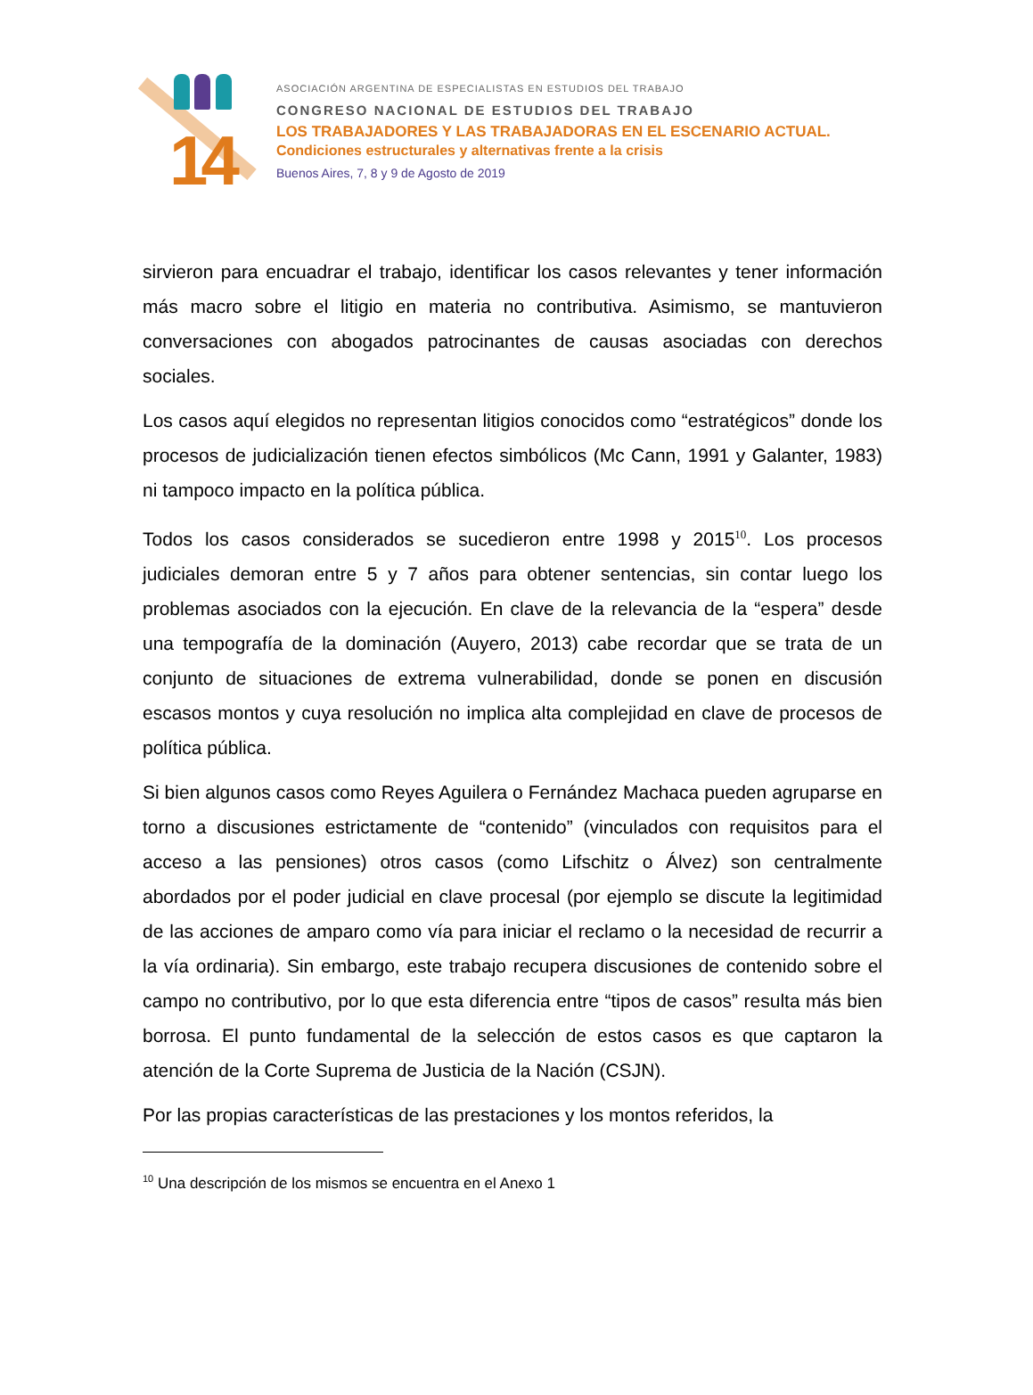14
ASOCIACIÓN ARGENTINA DE ESPECIALISTAS EN ESTUDIOS DEL TRABAJO
CONGRESO NACIONAL DE ESTUDIOS DEL TRABAJO
LOS TRABAJADORES Y LAS TRABAJADORAS EN EL ESCENARIO ACTUAL.
Condiciones estructurales y alternativas frente a la crisis
Buenos Aires, 7, 8 y 9 de Agosto de 2019
sirvieron para encuadrar el trabajo, identificar los casos relevantes y tener información más macro sobre el litigio en materia no contributiva. Asimismo, se mantuvieron conversaciones con abogados patrocinantes de causas asociadas con derechos sociales.
Los casos aquí elegidos no representan litigios conocidos como “estratégicos” donde los procesos de judicialización tienen efectos simbólicos (Mc Cann, 1991 y Galanter, 1983) ni tampoco impacto en la política pública.
Todos los casos considerados se sucedieron entre 1998 y 2015<sup>10</sup>. Los procesos judiciales demoran entre 5 y 7 años para obtener sentencias, sin contar luego los problemas asociados con la ejecución. En clave de la relevancia de la “espera” desde una tempografía de la dominación (Auyero, 2013) cabe recordar que se trata de un conjunto de situaciones de extrema vulnerabilidad, donde se ponen en discusión escasos montos y cuya resolución no implica alta complejidad en clave de procesos de política pública.
Si bien algunos casos como Reyes Aguilera o Fernández Machaca pueden agruparse en torno a discusiones estrictamente de “contenido” (vinculados con requisitos para el acceso a las pensiones) otros casos (como Lifschitz o Álvez) son centralmente abordados por el poder judicial en clave procesal (por ejemplo se discute la legitimidad de las acciones de amparo como vía para iniciar el reclamo o la necesidad de recurrir a la vía ordinaria). Sin embargo, este trabajo recupera discusiones de contenido sobre el campo no contributivo, por lo que esta diferencia entre “tipos de casos” resulta más bien borrosa. El punto fundamental de la selección de estos casos es que captaron la atención de la Corte Suprema de Justicia de la Nación (CSJN).
Por las propias características de las prestaciones y los montos referidos, la
<sup>10</sup> Una descripción de los mismos se encuentra en el Anexo 1